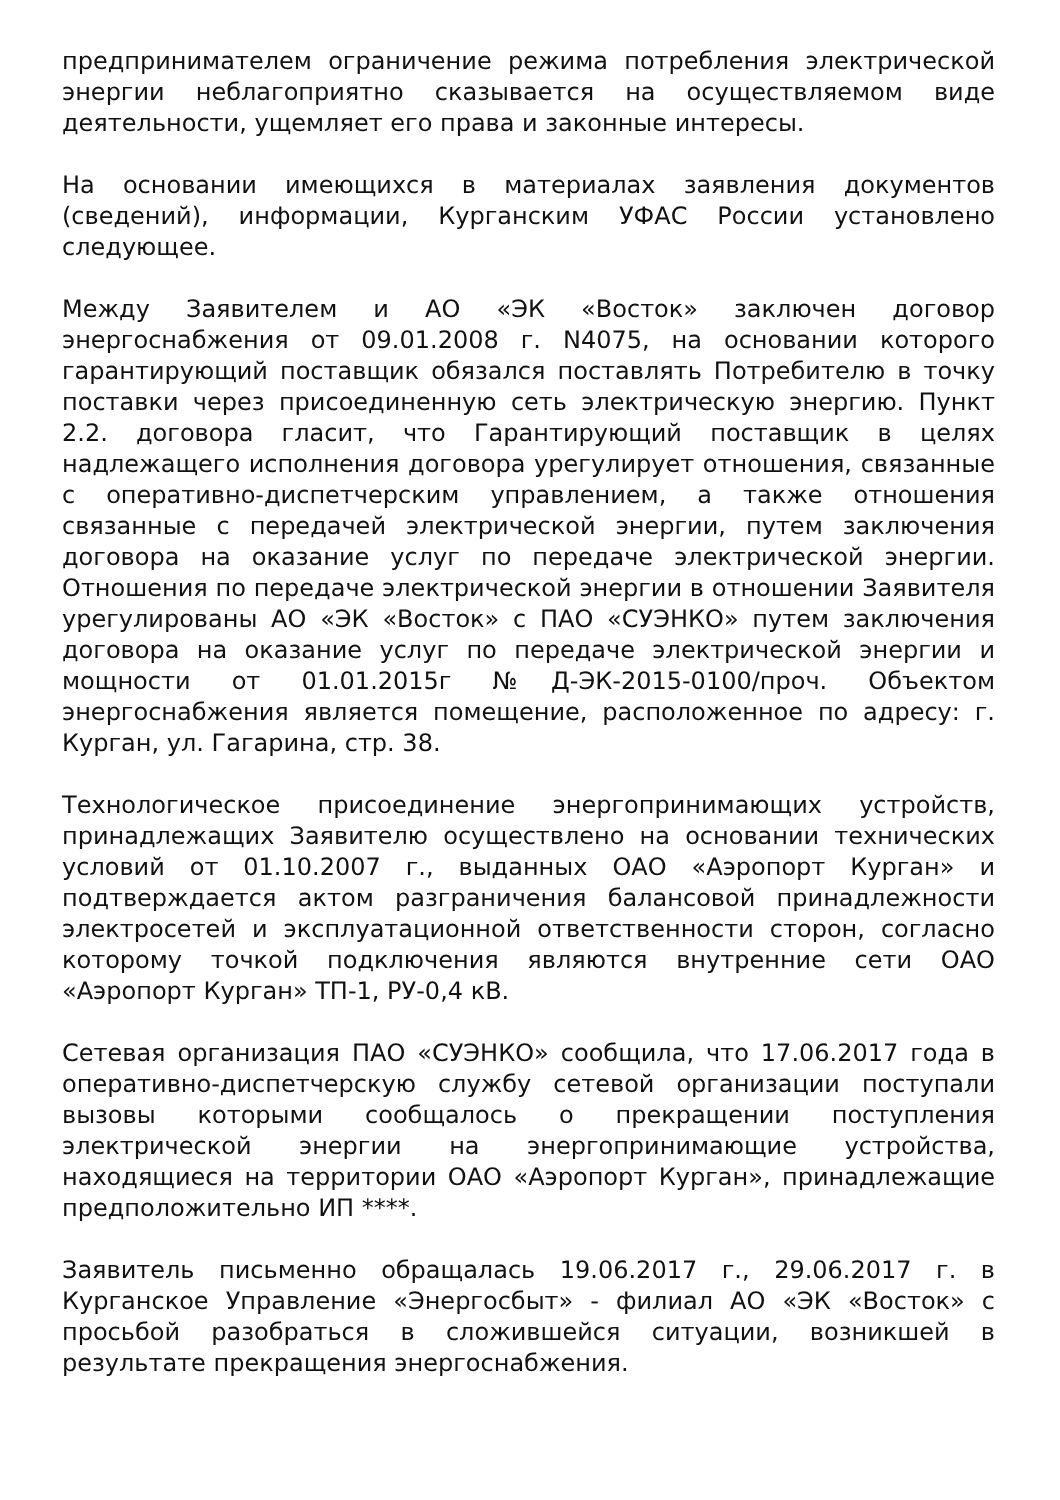предпринимателем ограничение режима потребления электрической энергии неблагоприятно сказывается на осуществляемом виде деятельности, ущемляет его права и законные интересы.
На основании имеющихся в материалах заявления документов (сведений), информации, Курганским УФАС России установлено следующее.
Между Заявителем и АО «ЭК «Восток» заключен договор энергоснабжения от 09.01.2008 г. N4075, на основании которого гарантирующий поставщик обязался поставлять Потребителю в точку поставки через присоединенную сеть электрическую энергию. Пункт 2.2. договора гласит, что Гарантирующий поставщик в целях надлежащего исполнения договора урегулирует отношения, связанные с оперативно-диспетчерским управлением, а также отношения связанные с передачей электрической энергии, путем заключения договора на оказание услуг по передаче электрической энергии. Отношения по передаче электрической энергии в отношении Заявителя урегулированы АО «ЭК «Восток» с ПАО «СУЭНКО» путем заключения договора на оказание услуг по передаче электрической энергии и мощности от 01.01.2015г №Д-ЭК-2015-0100/проч. Объектом энергоснабжения является помещение, расположенное по адресу: г. Курган, ул. Гагарина, стр. 38.
Технологическое присоединение энергопринимающих устройств, принадлежащих Заявителю осуществлено на основании технических условий от 01.10.2007 г., выданных ОАО «Аэропорт Курган» и подтверждается актом разграничения балансовой принадлежности электросетей и эксплуатационной ответственности сторон, согласно которому точкой подключения являются внутренние сети ОАО «Аэропорт Курган» ТП-1, РУ-0,4 кВ.
Сетевая организация ПАО «СУЭНКО» сообщила, что 17.06.2017 года в оперативно-диспетчерскую службу сетевой организации поступали вызовы которыми сообщалось о прекращении поступления электрической энергии на энергопринимающие устройства, находящиеся на территории ОАО «Аэропорт Курган», принадлежащие предположительно ИП ****.
Заявитель письменно обращалась 19.06.2017 г., 29.06.2017 г. в Курганское Управление «Энергосбыт» - филиал АО «ЭК «Восток» с просьбой разобраться в сложившейся ситуации, возникшей в результате прекращения энергоснабжения.